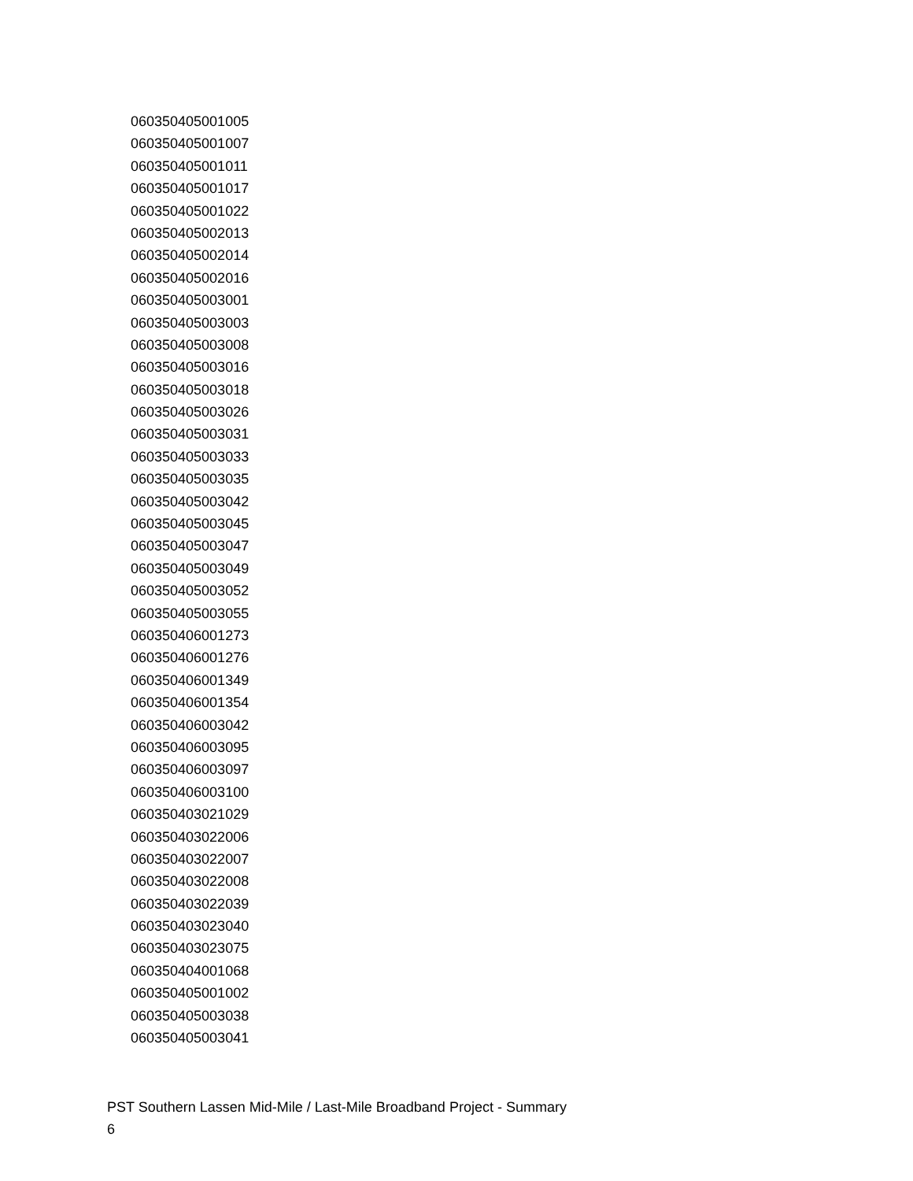060350405001005
060350405001007
060350405001011
060350405001017
060350405001022
060350405002013
060350405002014
060350405002016
060350405003001
060350405003003
060350405003008
060350405003016
060350405003018
060350405003026
060350405003031
060350405003033
060350405003035
060350405003042
060350405003045
060350405003047
060350405003049
060350405003052
060350405003055
060350406001273
060350406001276
060350406001349
060350406001354
060350406003042
060350406003095
060350406003097
060350406003100
060350403021029
060350403022006
060350403022007
060350403022008
060350403022039
060350403023040
060350403023075
060350404001068
060350405001002
060350405003038
060350405003041
PST Southern Lassen Mid-Mile / Last-Mile Broadband Project - Summary
6